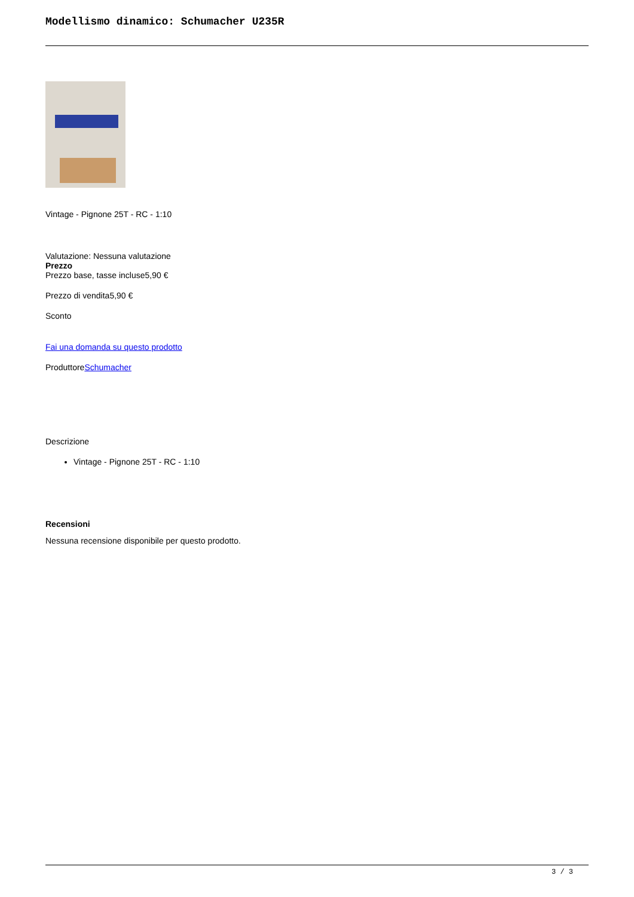Modellismo dinamico: Schumacher U235R
Vintage - Pignone 25T - RC - 1:10
Valutazione: Nessuna valutazione
Prezzo
Prezzo base, tasse incluse5,90 €
Prezzo di vendita5,90 €
Sconto
Fai una domanda su questo prodotto
ProduttoreSchumacher
Descrizione
Vintage - Pignone 25T - RC - 1:10
Recensioni
Nessuna recensione disponibile per questo prodotto.
3 / 3